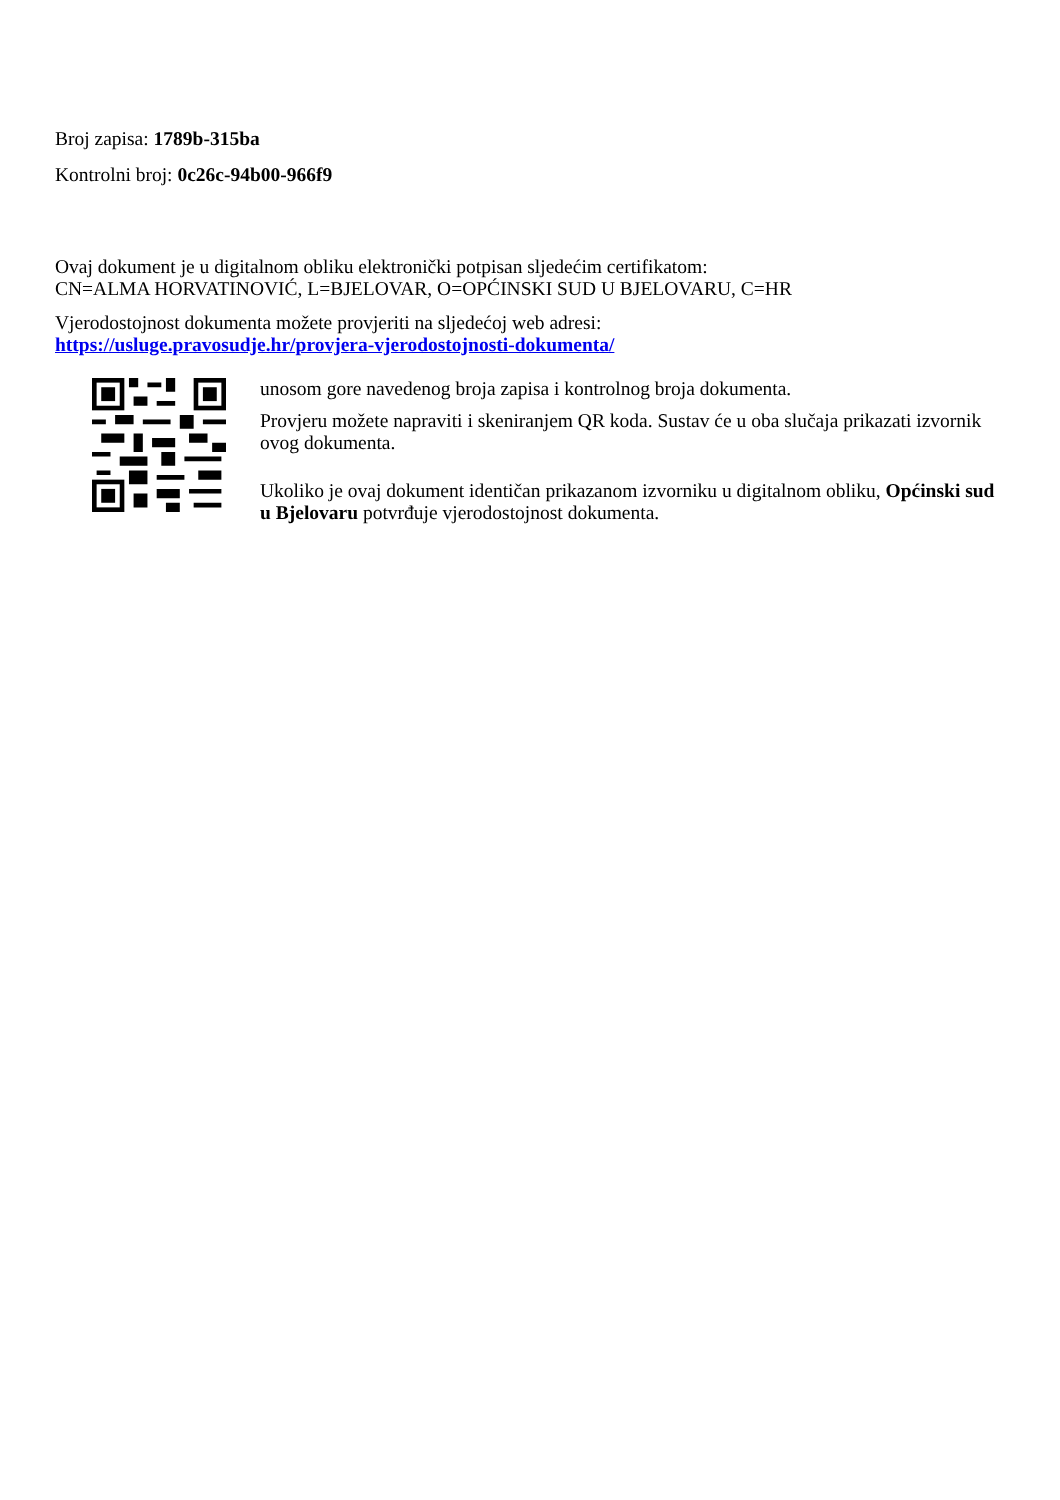Broj zapisa: 1789b-315ba
Kontrolni broj: 0c26c-94b00-966f9
Ovaj dokument je u digitalnom obliku elektronički potpisan sljedećim certifikatom:
CN=ALMA HORVATINOVIĆ, L=BJELOVAR, O=OPĆINSKI SUD U BJELOVARU, C=HR
Vjerodostojnost dokumenta možete provjeriti na sljedećoj web adresi:
https://usluge.pravosudje.hr/provjera-vjerodostojnosti-dokumenta/
unosom gore navedenog broja zapisa i kontrolnog broja dokumenta.
Provjeru možete napraviti i skeniranjem QR koda. Sustav će u oba slučaja prikazati izvornik ovog dokumenta.
Ukoliko je ovaj dokument identičan prikazanom izvorniku u digitalnom obliku, Općinski sud u Bjelovaru potvrđuje vjerodostojnost dokumenta.